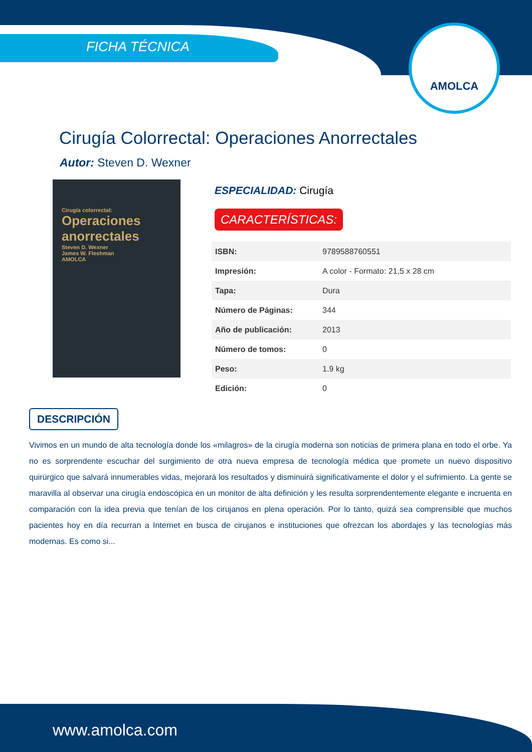FICHA TÉCNICA
AMOLCA
Cirugía Colorrectal: Operaciones Anorrectales
Autor: Steven D. Wexner
Cirugía colorrectal:
Operaciones anorrectales
Steven D. Wexner
James W. Fleshman
AMOLCA
ESPECIALIDAD: Cirugía
CARACTERÍSTICAS:
| ISBN: | 9789588760551 |
| Impresión: | A color - Formato: 21,5 x 28 cm |
| Tapa: | Dura |
| Número de Páginas: | 344 |
| Año de publicación: | 2013 |
| Número de tomos: | 0 |
| Peso: | 1.9 kg |
| Edición: | 0 |
DESCRIPCIÓN
Vivimos en un mundo de alta tecnología donde los «milagros» de la cirugía moderna son noticias de primera plana en todo el orbe. Ya no es sorprendente escuchar del surgimiento de otra nueva empresa de tecnología médica que promete un nuevo dispositivo quirúrgico que salvará innumerables vidas, mejorará los resultados y disminuirá significativamente el dolor y el sufrimiento. La gente se maravilla al observar una cirugía endoscópica en un monitor de alta definición y les resulta sorprendentemente elegante e incruenta en comparación con la idea previa que tenían de los cirujanos en plena operación. Por lo tanto, quizá sea comprensible que muchos pacientes hoy en día recurran a Internet en busca de cirujanos e instituciones que ofrezcan los abordajes y las tecnologías más modernas. Es como si...
www.amolca.com